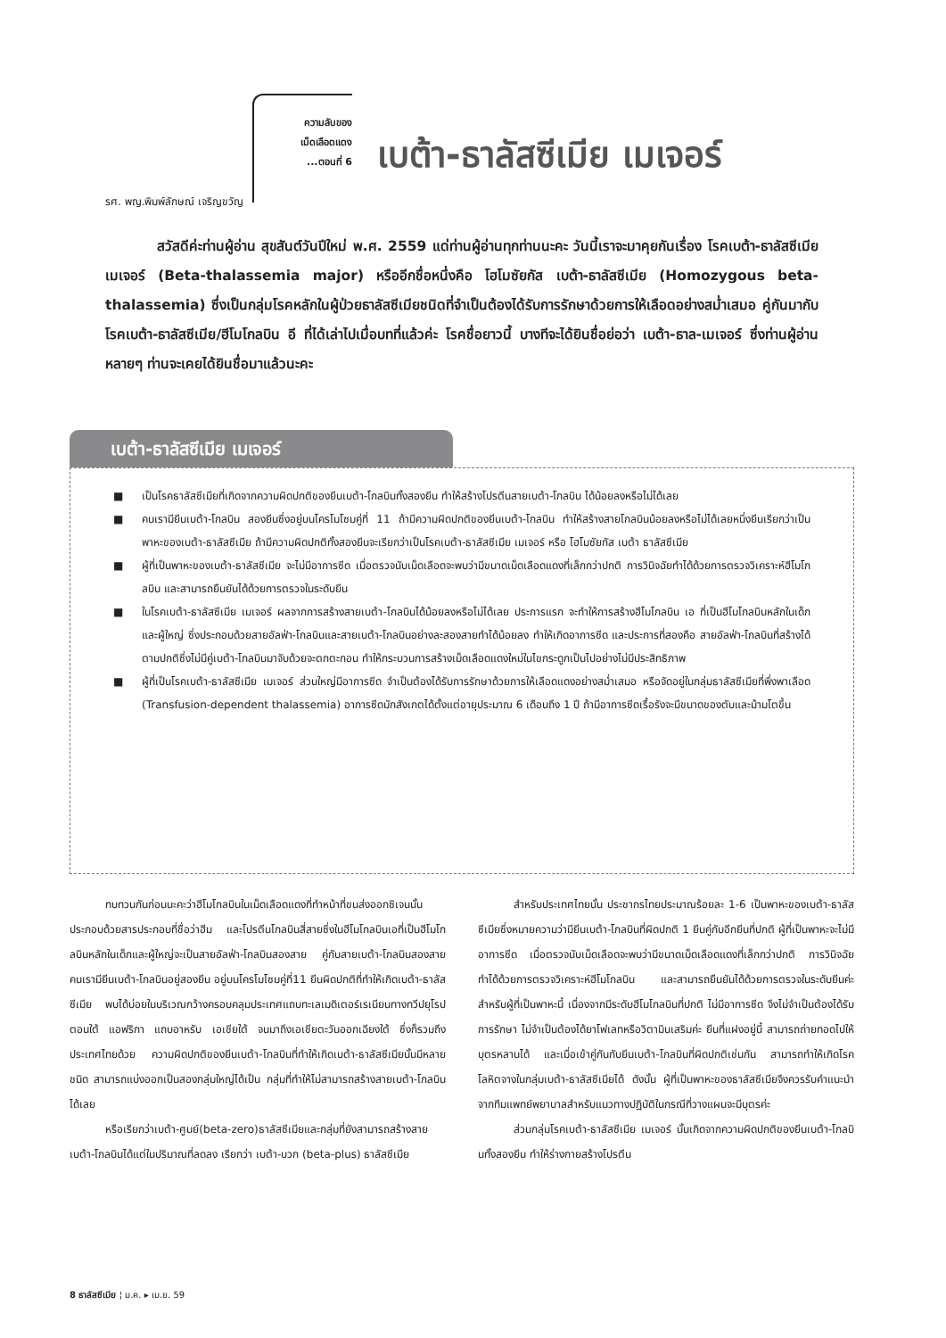ความลับของ
เม็ดเลือดแดง
...ตอนที่ 6
เบต้า-ธาลัสซีเมีย เมเจอร์
รศ. พญ.พิมพ์ลักษณ์ เจริญขวัญ
สวัสดีค่ะท่านผู้อ่าน สุขสันต์วันปีใหม่ พ.ศ. 2559 แด่ท่านผู้อ่านทุกท่านนะคะ วันนี้เราจะมาคุยกันเรื่อง โรคเบต้า-ธาลัสซีเมีย เมเจอร์ (Beta-thalassemia major) หรืออีกชื่อหนึ่งคือ โฮโมซัยกัส เบต้า-ธาลัสซีเมีย (Homozygous beta-thalassemia) ซึ่งเป็นกลุ่มโรคหลักในผู้ป่วยธาลัสซีเมียชนิดที่จำเป็นต้องได้รับการรักษาด้วยการให้เลือดอย่างสม่ำเสมอ คู่กันมากับโรคเบต้า-ธาลัสซีเมีย/ฮีโมโกลบิน อี ที่ได้เล่าไปเมื่อบทที่แล้วค่ะ โรคชื่อยาวนี้ บางทีจะได้ยินชื่อย่อว่า เบต้า-ธาล-เมเจอร์ ซึ่งท่านผู้อ่านหลายๆ ท่านจะเคยได้ยินชื่อมาแล้วนะคะ
เบต้า-ธาลัสซีเมีย เมเจอร์
■ เป็นโรคธาลัสซีเมียที่เกิดจากความผิดปกติของยีนเบต้า-โกลบินทั้งสองยีน ทำให้สร้างโปรตีนสายเบต้า-โกลบิน ได้น้อยลงหรือไม่ได้เลย
■ คนเรามียีนเบต้า-โกลบิน สองยีนซึ่งอยู่บนโครโมโซมคู่ที่ 11 ถ้ามีความผิดปกติของยีนเบต้า-โกลบิน ทำให้สร้างสายโกลบินน้อยลงหรือไม่ได้เลยหนึ่งยีนเรียกว่าเป็นพาหะของเบต้า-ธาลัสซีเมีย ถ้ามีความผิดปกติทั้งสองยีนจะเรียกว่าเป็นโรคเบต้า-ธาลัสซีเมีย เมเจอร์ หรือ โฮโมซัยกัส เบต้า ธาลัสซีเมีย
■ ผู้ที่เป็นพาหะของเบต้า-ธาลัสซีเมีย จะไม่มีอาการซีด เมื่อตรวจนับเม็ดเลือดจะพบว่ามีขนาดเม็ดเลือดแดงที่เล็กกว่าปกติ การวินิจฉัยทำได้ด้วยการตรวจวิเคราะห์ฮีโมโกลบิน และสามารถยืนยันได้ด้วยการตรวจในระดับยีน
■ ในโรคเบต้า-ธาลัสซีเมีย เมเจอร์ ผลจากการสร้างสายเบต้า-โกลบินได้น้อยลงหรือไม่ได้เลย ประการแรก จะทำให้การสร้างฮีโมโกลบิน เอ ที่เป็นฮีโมโกลบินหลักในเด็กและผู้ใหญ่ ซึ่งประกอบด้วยสายอัลฟ่า-โกลบินและสายเบต้า-โกลบินอย่างละสองสายทำได้น้อยลง ทำให้เกิดอาการซีด และประการที่สองคือ สายอัลฟ่า-โกลบินที่สร้างได้ตามปกติซึ่งไม่มีคู่เบต้า-โกลบินมาจับด้วยจะตกตะกอน ทำให้กระบวนการสร้างเม็ดเลือดแดงใหม่ในไขกระดูกเป็นไปอย่างไม่มีประสิทธิภาพ
■ ผู้ที่เป็นโรคเบต้า-ธาลัสซีเมีย เมเจอร์ ส่วนใหญ่มีอาการซีด จำเป็นต้องได้รับการรักษาด้วยการให้เลือดแดงอย่างสม่ำเสมอ หรือจัดอยู่ในกลุ่มธาลัสซีเมียที่พึ่งพาเลือด (Transfusion-dependent thalassemia) อาการซีดมักสังเกตได้ตั้งแต่อายุประมาณ 6 เดือนถึง 1 ปี ถ้ามีอาการซีดเรื้อรังจะมีขนาดของตับและม้ามโตขึ้น
ทบทวนกันก่อนนะคะว่าฮีโมโกลบินในเม็ดเลือดแดงที่ทำหน้าที่ขนส่งออกซิเจนนั้น ประกอบด้วยสารประกอบที่ชื่อว่าฮีม และโปรตีนโกลบินสี่สายซึ่งในฮีโมโกลบินเอที่เป็นฮีโมโกลบินหลักในเด็กและผู้ใหญ่จะเป็นสายอัลฟ่า-โกลบินสองสาย คู่กับสายเบต้า-โกลบินสองสาย คนเรามียีนเบต้า-โกลบินอยู่สองยีน อยู่บนโครโมโซมคู่ที่11 ยีนผิดปกติที่ทำให้เกิดเบต้า-ธาลัสซีเมีย พบได้บ่อยในบริเวณกว้างครอบคลุมประเทศแถบทะเลเมดิเตอร์เรเนียนทางทวีปยุโรปตอนใต้ แอฟริกา แถบอาหรับ เอเชียใต้ จนมาถึงเอเชียตะวันออกเฉียงใต้ ซึ่งก็รวมถึงประเทศไทยด้วย ความผิดปกติของยีนเบต้า-โกลบินที่ทำให้เกิดเบต้า-ธาลัสซีเมียนั้นมีหลายชนิด สามารถแบ่งออกเป็นสองกลุ่มใหญ่ได้เป็น กลุ่มที่ทำให้ไม่สามารถสร้างสายเบต้า-โกลบินได้เลย
หรือเรียกว่าเบต้า-ศูนย์(beta-zero)ธาลัสซีเมียและกลุ่มที่ยังสามารถสร้างสายเบต้า-โกลบินได้แต่ในปริมาณที่ลดลง เรียกว่า เบต้า-บวก (beta-plus) ธาลัสซีเมีย
สำหรับประเทศไทยนั้น ประชากรไทยประมาณร้อยละ 1-6 เป็นพาหะของเบต้า-ธาลัสซีเมียซึ่งหมายความว่ามียีนเบต้า-โกลบินที่ผิดปกติ 1 ยีนคู่กับอีกยีนที่ปกติ ผู้ที่เป็นพาหะจะไม่มีอาการซีด เมื่อตรวจนับเม็ดเลือดจะพบว่ามีขนาดเม็ดเลือดแดงที่เล็กกว่าปกติ การวินิจฉัยทำได้ด้วยการตรวจวิเคราะห์ฮีโมโกลบิน และสามารถยืนยันได้ด้วยการตรวจในระดับยีนค่ะ สำหรับผู้ที่เป็นพาหะนี้ เนื่องจากมีระดับฮีโมโกลบินที่ปกติ ไม่มีอาการซีด จึงไม่จำเป็นต้องได้รับการรักษา ไม่จำเป็นต้องได้ยาโฟเลทหรือวิตามินเสริมค่ะ ยีนที่แฝงอยู่นี้ สามารถถ่ายทอดไปให้บุตรหลานได้ และเมื่อเข้าคู่กันกับยีนเบต้า-โกลบินที่ผิดปกติเช่นกัน สามารถทำให้เกิดโรคโลหิตจางในกลุ่มเบต้า-ธาลัสซีเมียได้ ดังนั้น ผู้ที่เป็นพาหะของธาลัสซีเมียจึงควรรับคำแนะนำจากทีมแพทย์พยาบาลสำหรับแนวทางปฏิบัติในกรณีที่วางแผนจะมีบุตรค่ะ
ส่วนกลุ่มโรคเบต้า-ธาลัสซีเมีย เมเจอร์ นั้นเกิดจากความผิดปกติของยีนเบต้า-โกลบินทั้งสองยีน ทำให้ร่างกายสร้างโปรตีน
8 ธาลัสซีเมีย ¦ ม.ค. ▸ เม.ย. 59